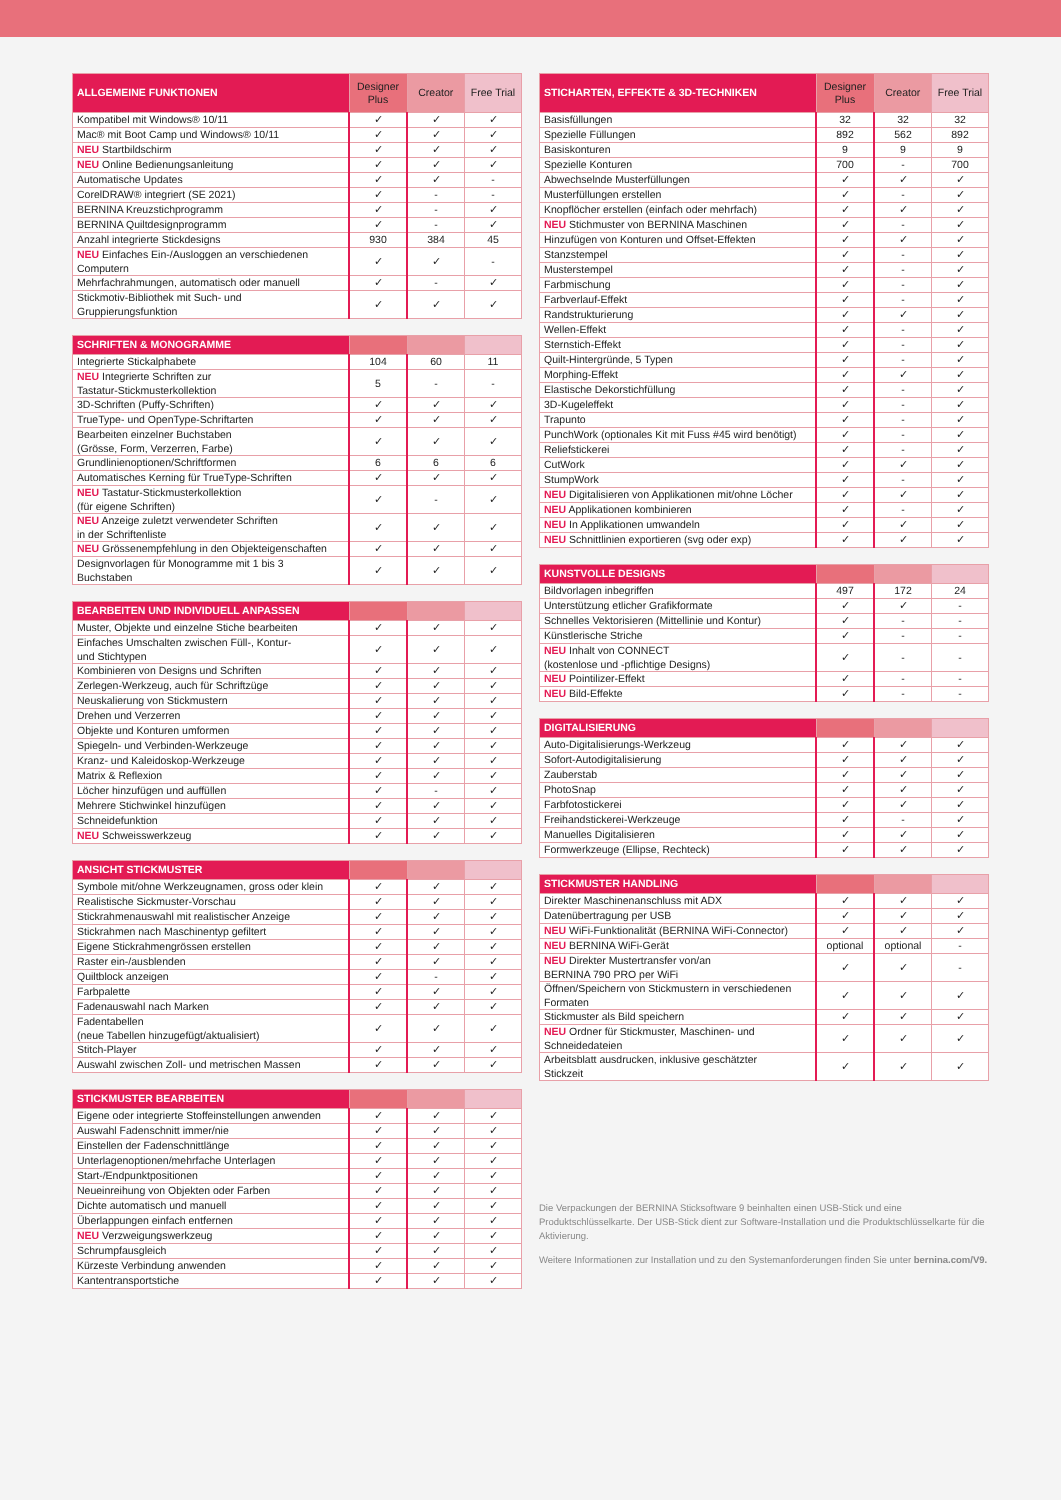| ALLGEMEINE FUNKTIONEN | Designer Plus | Creator | Free Trial |
| --- | --- | --- | --- |
| Kompatibel mit Windows® 10/11 | ✓ | ✓ | ✓ |
| Mac® mit Boot Camp und Windows® 10/11 | ✓ | ✓ | ✓ |
| NEU Startbildschirm | ✓ | ✓ | ✓ |
| NEU Online Bedienungsanleitung | ✓ | ✓ | ✓ |
| Automatische Updates | ✓ | ✓ | - |
| CorelDRAW® integriert (SE 2021) | ✓ | - | - |
| BERNINA Kreuzstichprogramm | ✓ | - | ✓ |
| BERNINA Quiltdesignprogramm | ✓ | - | ✓ |
| Anzahl integrierte Stickdesigns | 930 | 384 | 45 |
| NEU Einfaches Ein-/Ausloggen an verschiedenen Computern | ✓ | ✓ | - |
| Mehrfachrahmungen, automatisch oder manuell | ✓ | - | ✓ |
| Stickmotiv-Bibliothek mit Such- und Gruppierungsfunktion | ✓ | ✓ | ✓ |
| SCHRIFTEN & MONOGRAMME | | | |
| --- | --- | --- | --- |
| Integrierte Stickalphabete | 104 | 60 | 11 |
| NEU Integrierte Schriften zur Tastatur-Stickmusterkollektion | 5 | - | - |
| 3D-Schriften (Puffy-Schriften) | ✓ | ✓ | ✓ |
| TrueType- und OpenType-Schriftarten | ✓ | ✓ | ✓ |
| Bearbeiten einzelner Buchstaben (Grösse, Form, Verzerren, Farbe) | ✓ | ✓ | ✓ |
| Grundlinienoptionen/Schriftformen | 6 | 6 | 6 |
| Automatisches Kerning für TrueType-Schriften | ✓ | ✓ | ✓ |
| NEU Tastatur-Stickmusterkollektion (für eigene Schriften) | ✓ | - | ✓ |
| NEU Anzeige zuletzt verwendeter Schriften in der Schriftenliste | ✓ | ✓ | ✓ |
| NEU Grössenempfehlung in den Objekteigenschaften | ✓ | ✓ | ✓ |
| Designvorlagen für Monogramme mit 1 bis 3 Buchstaben | ✓ | ✓ | ✓ |
| BEARBEITEN UND INDIVIDUELL ANPASSEN | | | |
| --- | --- | --- | --- |
| Muster, Objekte und einzelne Stiche bearbeiten | ✓ | ✓ | ✓ |
| Einfaches Umschalten zwischen Füll-, Kontur- und Stichtypen | ✓ | ✓ | ✓ |
| Kombinieren von Designs und Schriften | ✓ | ✓ | ✓ |
| Zerlegen-Werkzeug, auch für Schriftzüge | ✓ | ✓ | ✓ |
| Neuskalierung von Stickmustern | ✓ | ✓ | ✓ |
| Drehen und Verzerren | ✓ | ✓ | ✓ |
| Objekte und Konturen umformen | ✓ | ✓ | ✓ |
| Spiegeln- und Verbinden-Werkzeuge | ✓ | ✓ | ✓ |
| Kranz- und Kaleidoskop-Werkzeuge | ✓ | ✓ | ✓ |
| Matrix & Reflexion | ✓ | ✓ | ✓ |
| Löcher hinzufügen und auffüllen | ✓ | - | ✓ |
| Mehrere Stichwinkel hinzufügen | ✓ | ✓ | ✓ |
| Schneidefunktion | ✓ | ✓ | ✓ |
| NEU Schweisswerkzeug | ✓ | ✓ | ✓ |
| ANSICHT STICKMUSTER | | | |
| --- | --- | --- | --- |
| Symbole mit/ohne Werkzeugnamen, gross oder klein | ✓ | ✓ | ✓ |
| Realistische Sickmuster-Vorschau | ✓ | ✓ | ✓ |
| Stickrahmenauswahl mit realistischer Anzeige | ✓ | ✓ | ✓ |
| Stickrahmen nach Maschinentyp gefiltert | ✓ | ✓ | ✓ |
| Eigene Stickrahmengrössen erstellen | ✓ | ✓ | ✓ |
| Raster ein-/ausblenden | ✓ | ✓ | ✓ |
| Quiltblock anzeigen | ✓ | - | ✓ |
| Farbpalette | ✓ | ✓ | ✓ |
| Fadenauswahl nach Marken | ✓ | ✓ | ✓ |
| Fadentabellen (neue Tabellen hinzugefügt/aktualisiert) | ✓ | ✓ | ✓ |
| Stitch-Player | ✓ | ✓ | ✓ |
| Auswahl zwischen Zoll- und metrischen Massen | ✓ | ✓ | ✓ |
| STICKMUSTER BEARBEITEN | | | |
| --- | --- | --- | --- |
| Eigene oder integrierte Stoffeinstellungen anwenden | ✓ | ✓ | ✓ |
| Auswahl Fadenschnitt immer/nie | ✓ | ✓ | ✓ |
| Einstellen der Fadenschnittlänge | ✓ | ✓ | ✓ |
| Unterlagenoptionen/mehrfache Unterlagen | ✓ | ✓ | ✓ |
| Start-/Endpunktpositionen | ✓ | ✓ | ✓ |
| Neueinreihung von Objekten oder Farben | ✓ | ✓ | ✓ |
| Dichte automatisch und manuell | ✓ | ✓ | ✓ |
| Überlappungen einfach entfernen | ✓ | ✓ | ✓ |
| NEU Verzweigungswerkzeug | ✓ | ✓ | ✓ |
| Schrumpfausgleich | ✓ | ✓ | ✓ |
| Kürzeste Verbindung anwenden | ✓ | ✓ | ✓ |
| Kantentransportstiche | ✓ | ✓ | ✓ |
| STICHARTEN, EFFEKTE & 3D-TECHNIKEN | Designer Plus | Creator | Free Trial |
| --- | --- | --- | --- |
| Basisfüllungen | 32 | 32 | 32 |
| Spezielle Füllungen | 892 | 562 | 892 |
| Basiskonturen | 9 | 9 | 9 |
| Spezielle Konturen | 700 | - | 700 |
| Abwechselnde Musterfüllungen | ✓ | ✓ | ✓ |
| Musterfüllungen erstellen | ✓ | - | ✓ |
| Knopflöcher erstellen (einfach oder mehrfach) | ✓ | ✓ | ✓ |
| NEU Stichmuster von BERNINA Maschinen | ✓ | - | ✓ |
| Hinzufügen von Konturen und Offset-Effekten | ✓ | ✓ | ✓ |
| Stanzstempel | ✓ | - | ✓ |
| Musterstempel | ✓ | - | ✓ |
| Farbmischung | ✓ | - | ✓ |
| Farbverlauf-Effekt | ✓ | - | ✓ |
| Randstrukturierung | ✓ | ✓ | ✓ |
| Wellen-Effekt | ✓ | - | ✓ |
| Sternstich-Effekt | ✓ | - | ✓ |
| Quilt-Hintergründe, 5 Typen | ✓ | - | ✓ |
| Morphing-Effekt | ✓ | ✓ | ✓ |
| Elastische Dekorstichfüllung | ✓ | - | ✓ |
| 3D-Kugeleffekt | ✓ | - | ✓ |
| Trapunto | ✓ | - | ✓ |
| PunchWork (optionales Kit mit Fuss #45 wird benötigt) | ✓ | - | ✓ |
| Reliefstickerei | ✓ | - | ✓ |
| CutWork | ✓ | ✓ | ✓ |
| StumpWork | ✓ | - | ✓ |
| NEU Digitalisieren von Applikationen mit/ohne Löcher | ✓ | ✓ | ✓ |
| NEU Applikationen kombinieren | ✓ | - | ✓ |
| NEU In Applikationen umwandeln | ✓ | ✓ | ✓ |
| NEU Schnittlinien exportieren (svg oder exp) | ✓ | ✓ | ✓ |
| KUNSTVOLLE DESIGNS | | | |
| --- | --- | --- | --- |
| Bildvorlagen inbegriffen | 497 | 172 | 24 |
| Unterstützung etlicher Grafikformate | ✓ | ✓ | - |
| Schnelles Vektorisieren (Mittellinie und Kontur) | ✓ | - | - |
| Künstlerische Striche | ✓ | - | - |
| NEU Inhalt von CONNECT (kostenlose und -pflichtige Designs) | ✓ | - | - |
| NEU Pointilizer-Effekt | ✓ | - | - |
| NEU Bild-Effekte | ✓ | - | - |
| DIGITALISIERUNG | | | |
| --- | --- | --- | --- |
| Auto-Digitalisierungs-Werkzeug | ✓ | ✓ | ✓ |
| Sofort-Autodigitalisierung | ✓ | ✓ | ✓ |
| Zauberstab | ✓ | ✓ | ✓ |
| PhotoSnap | ✓ | ✓ | ✓ |
| Farbfotostickerei | ✓ | ✓ | ✓ |
| Freihandstickerei-Werkzeuge | ✓ | - | ✓ |
| Manuelles Digitalisieren | ✓ | ✓ | ✓ |
| Formwerkzeuge (Ellipse, Rechteck) | ✓ | ✓ | ✓ |
| STICKMUSTER HANDLING | | | |
| --- | --- | --- | --- |
| Direkter Maschinenanschluss mit ADX | ✓ | ✓ | ✓ |
| Datenübertragung per USB | ✓ | ✓ | ✓ |
| NEU WiFi-Funktionalität (BERNINA WiFi-Connector) | ✓ | ✓ | ✓ |
| NEU BERNINA WiFi-Gerät | optional | optional | - |
| NEU Direkter Mustertransfer von/an BERNINA 790 PRO per WiFi | ✓ | ✓ | - |
| Öffnen/Speichern von Stickmustern in verschiedenen Formaten | ✓ | ✓ | ✓ |
| Stickmuster als Bild speichern | ✓ | ✓ | ✓ |
| NEU Ordner für Stickmuster, Maschinen- und Schneidedateien | ✓ | ✓ | ✓ |
| Arbeitsblatt ausdrucken, inklusive geschätzter Stickzeit | ✓ | ✓ | ✓ |
Die Verpackungen der BERNINA Sticksoftware 9 beinhalten einen USB-Stick und eine Produktschlüsselkarte. Der USB-Stick dient zur Software-Installation und die Produktschlüsselkarte für die Aktivierung.
Weitere Informationen zur Installation und zu den Systemanforderungen finden Sie unter bernina.com/V9.